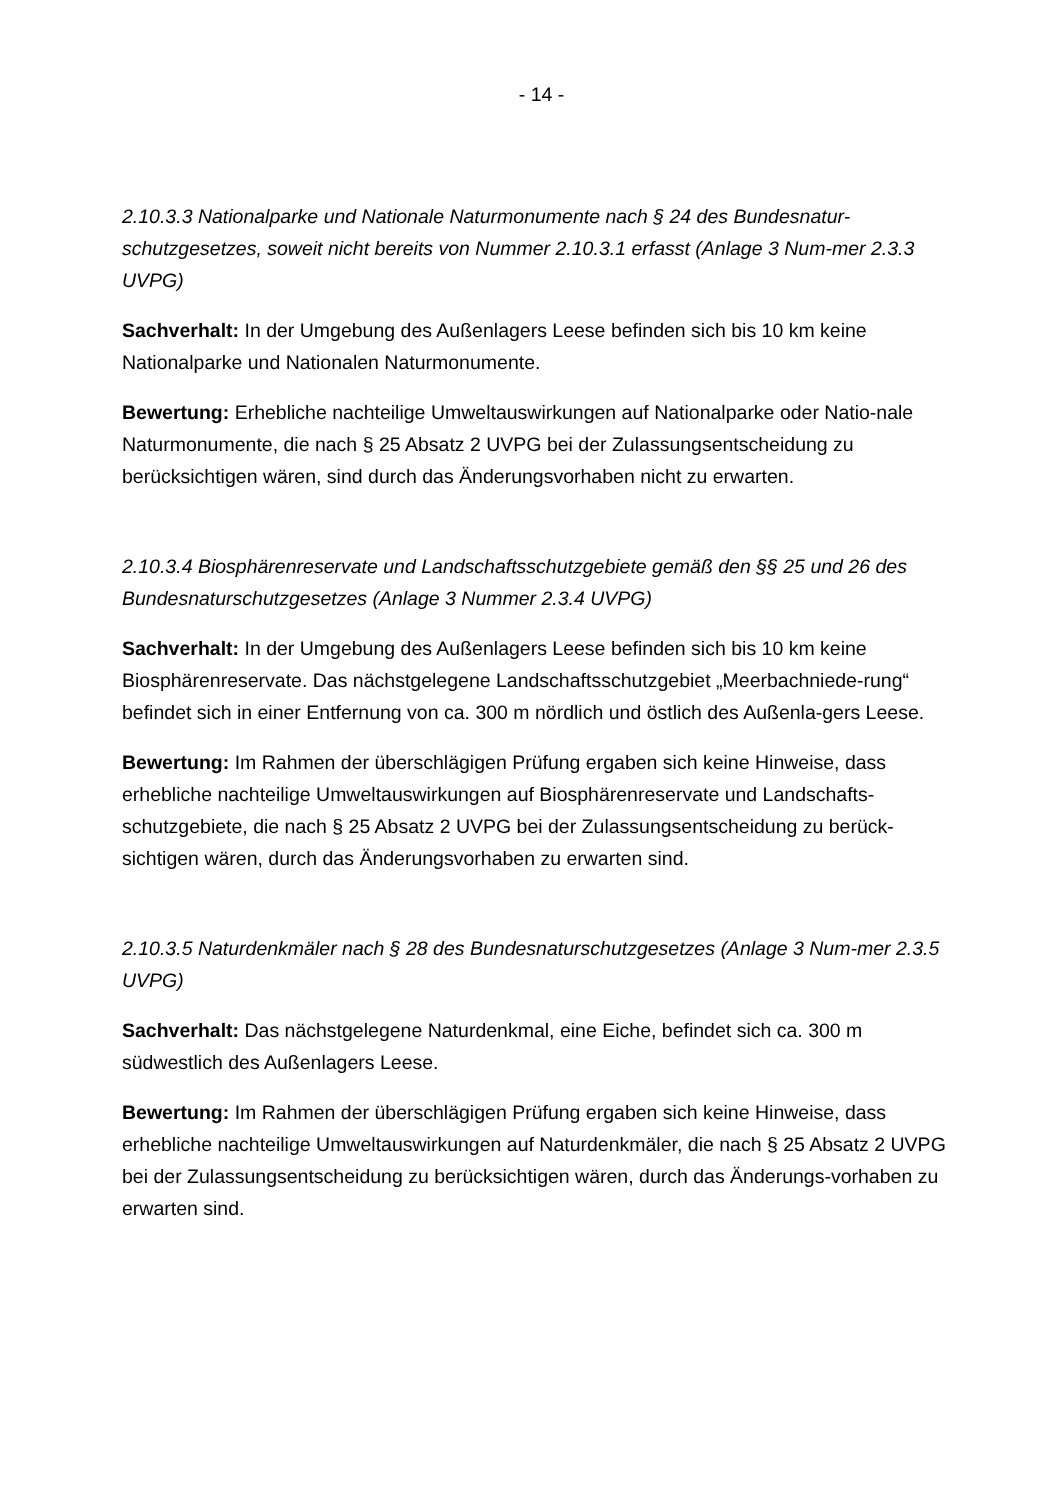- 14 -
2.10.3.3 Nationalparke und Nationale Naturmonumente nach § 24 des Bundesnatur-schutzgesetzes, soweit nicht bereits von Nummer 2.10.3.1 erfasst (Anlage 3 Num-mer 2.3.3 UVPG)
Sachverhalt: In der Umgebung des Außenlagers Leese befinden sich bis 10 km keine Nationalparke und Nationalen Naturmonumente.
Bewertung: Erhebliche nachteilige Umweltauswirkungen auf Nationalparke oder Natio-nale Naturmonumente, die nach § 25 Absatz 2 UVPG bei der Zulassungsentscheidung zu berücksichtigen wären, sind durch das Änderungsvorhaben nicht zu erwarten.
2.10.3.4 Biosphärenreservate und Landschaftsschutzgebiete gemäß den §§ 25 und 26 des Bundesnaturschutzgesetzes (Anlage 3 Nummer 2.3.4 UVPG)
Sachverhalt: In der Umgebung des Außenlagers Leese befinden sich bis 10 km keine Biosphärenreservate. Das nächstgelegene Landschaftsschutzgebiet „Meerbachniede-rung“ befindet sich in einer Entfernung von ca. 300 m nördlich und östlich des Außenla-gers Leese.
Bewertung: Im Rahmen der überschlägigen Prüfung ergaben sich keine Hinweise, dass erhebliche nachteilige Umweltauswirkungen auf Biosphärenreservate und Landschafts-schutzgebiete, die nach § 25 Absatz 2 UVPG bei der Zulassungsentscheidung zu berück-sichtigen wären, durch das Änderungsvorhaben zu erwarten sind.
2.10.3.5 Naturdenkmäler nach § 28 des Bundesnaturschutzgesetzes (Anlage 3 Num-mer 2.3.5 UVPG)
Sachverhalt: Das nächstgelegene Naturdenkmal, eine Eiche, befindet sich ca. 300 m südwestlich des Außenlagers Leese.
Bewertung: Im Rahmen der überschlägigen Prüfung ergaben sich keine Hinweise, dass erhebliche nachteilige Umweltauswirkungen auf Naturdenkmäler, die nach § 25 Absatz 2 UVPG bei der Zulassungsentscheidung zu berücksichtigen wären, durch das Änderungs-vorhaben zu erwarten sind.